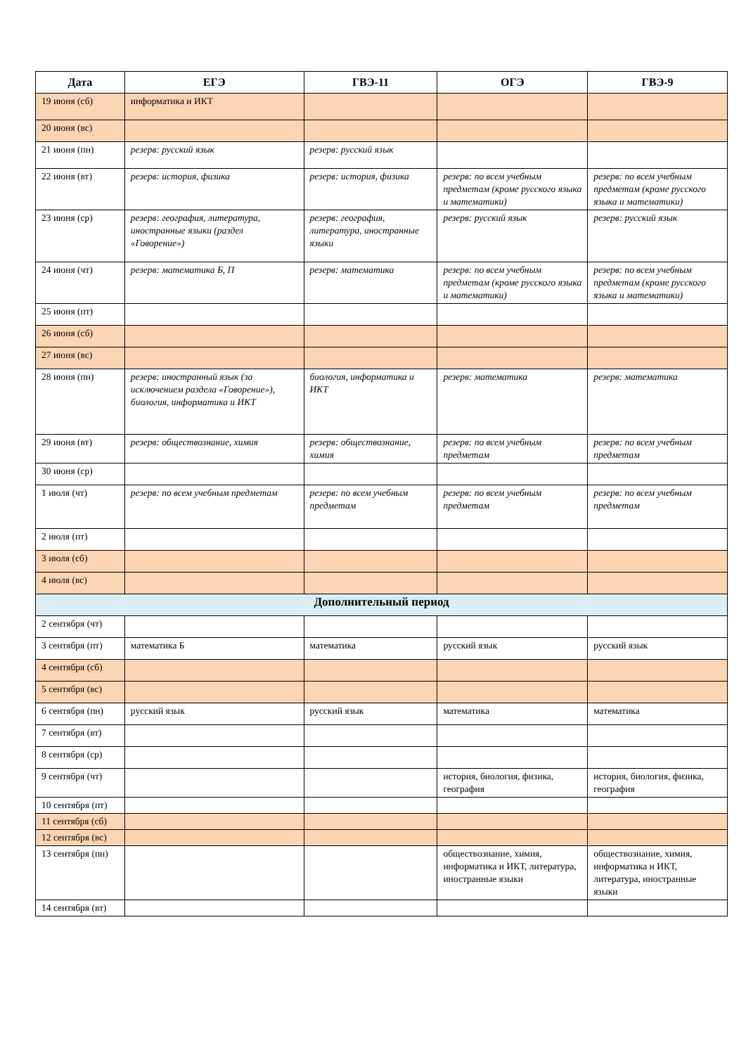| Дата | ЕГЭ | ГВЭ-11 | ОГЭ | ГВЭ-9 |
| --- | --- | --- | --- | --- |
| 19 июня (сб) | информатика и ИКТ | | | |
| 20 июня (вс) | | | | |
| 21 июня (пн) | резерв: русский язык | резерв: русский язык | | |
| 22 июня (вт) | резерв: история, физика | резерв: история, физика | резерв: по всем учебным предметам (кроме русского языка и математики) | резерв: по всем учебным предметам (кроме русского языка и математики) |
| 23 июня (ср) | резерв: география, литература, иностранные языки (раздел «Говорение») | резерв: география, литература, иностранные языки | резерв: русский язык | резерв: русский язык |
| 24 июня (чт) | резерв: математика Б, П | резерв: математика | резерв: по всем учебным предметам (кроме русского языка и математики) | резерв: по всем учебным предметам (кроме русского языка и математики) |
| 25 июня (пт) | | | | |
| 26 июня (сб) | | | | |
| 27 июня (вс) | | | | |
| 28 июня (пн) | резерв: иностранный язык (за исключением раздела «Говорение»), биология, информатика и ИКТ | биология, информатика и ИКТ | резерв: математика | резерв: математика |
| 29 июня (вт) | резерв: обществознание, химия | резерв: обществознание, химия | резерв: по всем учебным предметам | резерв: по всем учебным предметам |
| 30 июня (ср) | | | | |
| 1 июля (чт) | резерв: по всем учебным предметам | резерв: по всем учебным предметам | резерв: по всем учебным предметам | резерв: по всем учебным предметам |
| 2 июля (пт) | | | | |
| 3 июля (сб) | | | | |
| 4 июля (вс) | | | | |
| Дополнительный период | | | | |
| 2 сентября (чт) | | | | |
| 3 сентября (пт) | математика Б | математика | русский язык | русский язык |
| 4 сентября (сб) | | | | |
| 5 сентября (вс) | | | | |
| 6 сентября (пн) | русский язык | русский язык | математика | математика |
| 7 сентября (вт) | | | | |
| 8 сентября (ср) | | | | |
| 9 сентября (чт) | | | история, биология, физика, география | история, биология, физика, география |
| 10 сентября (пт) | | | | |
| 11 сентября (сб) | | | | |
| 12 сентября (вс) | | | | |
| 13 сентября (пн) | | | обществознание, химия, информатика и ИКТ, литература, иностранные языки | обществознание, химия, информатика и ИКТ, литература, иностранные языки |
| 14 сентября (вт) | | | | |